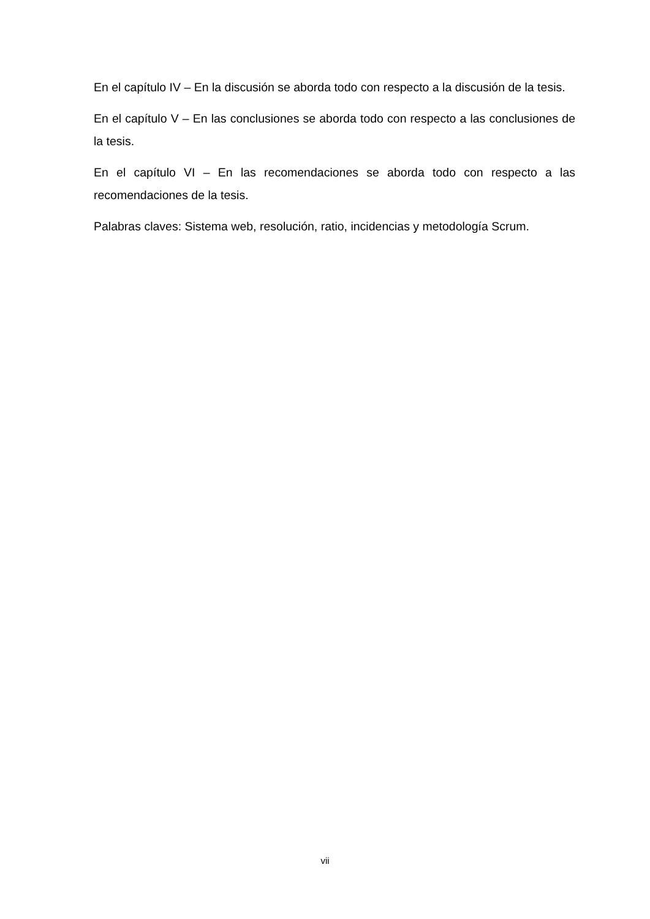En el capítulo IV – En la discusión se aborda todo con respecto a la discusión de la tesis.
En el capítulo V – En las conclusiones se aborda todo con respecto a las conclusiones de la tesis.
En el capítulo VI – En las recomendaciones se aborda todo con respecto a las recomendaciones de la tesis.
Palabras claves: Sistema web, resolución, ratio, incidencias y metodología Scrum.
vii